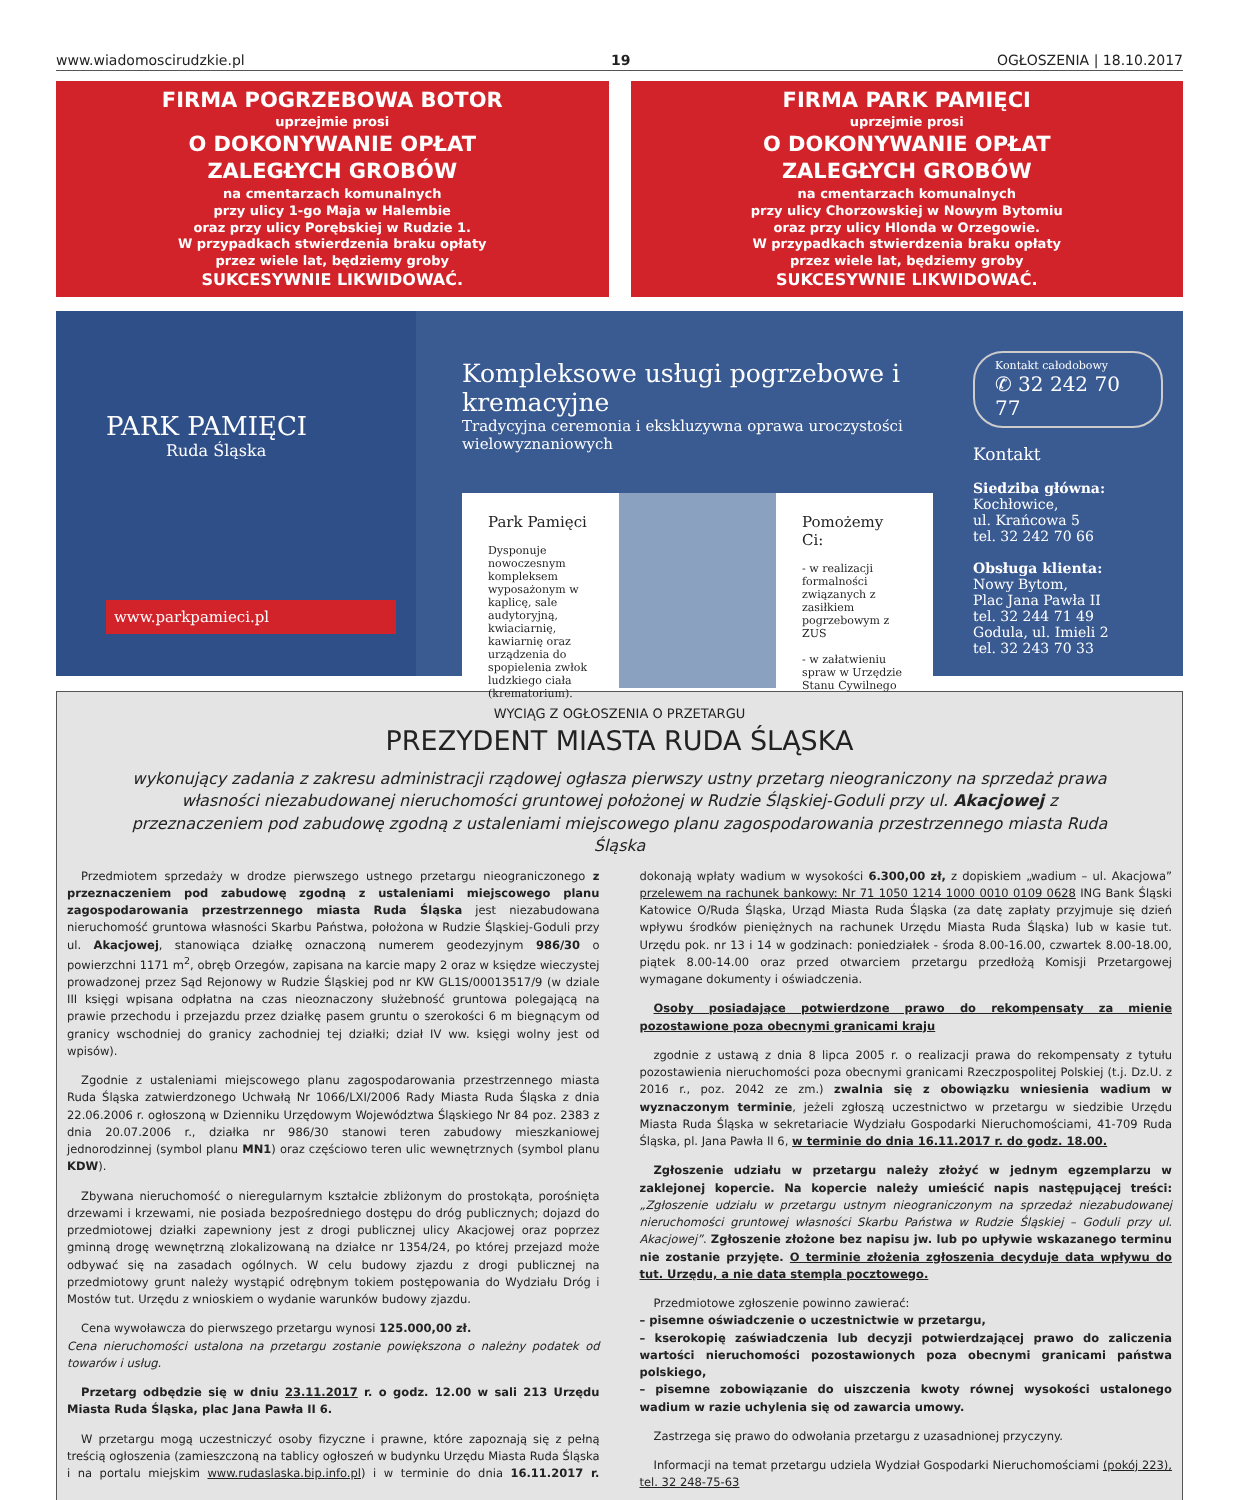www.wiadomoscirudzkie.pl 19 OGŁOSZENIA | 18.10.2017
FIRMA POGRZEBOWA BOTOR
uprzejmie prosi
O DOKONYWANIE OPŁAT
ZALEGŁYCH GROBÓW
na cmentarzach komunalnych
przy ulicy 1-go Maja w Halembie
oraz przy ulicy Porębskiej w Rudzie 1.
W przypadkach stwierdzenia braku opłaty
przez wiele lat, będziemy groby
SUKCESYWNIE LIKWIDOWAĆ.
FIRMA PARK PAMIĘCI
uprzejmie prosi
O DOKONYWANIE OPŁAT
ZALEGŁYCH GROBÓW
na cmentarzach komunalnych
przy ulicy Chorzowskiej w Nowym Bytomiu
oraz przy ulicy Hlonda w Orzegowie.
W przypadkach stwierdzenia braku opłaty
przez wiele lat, będziemy groby
SUKCESYWNIE LIKWIDOWAĆ.
PARK PAMIĘCI
Ruda Śląska
www.parkpamieci.pl
Kompleksowe usługi pogrzebowe i kremacyjne
Tradycyjna ceremonia i ekskluzywna oprawa uroczystości wielowyznaniowych
Park Pamięci
Dysponuje nowoczesnym kompleksem wyposażonym w kaplicę, sale audytoryjną, kwiaciarnię, kawiarnię oraz urządzenia do spopielenia zwłok ludzkiego ciała (krematorium).
Pomożemy Ci:
- w realizacji formalności związanych z zasiłkiem pogrzebowym z ZUS
- w załatwieniu spraw w Urzędzie Stanu Cywilnego
Kontakt całodobowy
✆ 32 242 70 77
Kontakt
Siedziba główna:
Kochłowice,
ul. Krańcowa 5
tel. 32 242 70 66
Obsługa klienta:
Nowy Bytom,
Plac Jana Pawła II
tel. 32 244 71 49
Godula, ul. Imieli 2
tel. 32 243 70 33
WYCIĄG Z OGŁOSZENIA O PRZETARGU
PREZYDENT MIASTA RUDA ŚLĄSKA
wykonujący zadania z zakresu administracji rządowej ogłasza pierwszy ustny przetarg nieograniczony na sprzedaż prawa własności niezabudowanej nieruchomości gruntowej położonej w Rudzie Śląskiej-Goduli przy ul. Akacjowej z przeznaczeniem pod zabudowę zgodną z ustaleniami miejscowego planu zagospodarowania przestrzennego miasta Ruda Śląska
Przedmiotem sprzedaży w drodze pierwszego ustnego przetargu nieograniczonego z przeznaczeniem pod zabudowę zgodną z ustaleniami miejscowego planu zagospodarowania przestrzennego miasta Ruda Śląska jest niezabudowana nieruchomość gruntowa własności Skarbu Państwa, położona w Rudzie Śląskiej-Goduli przy ul. Akacjowej, stanowiąca działkę oznaczoną numerem geodezyjnym 986/30 o powierzchni 1171 m<sup>2</sup>, obręb Orzegów, zapisana na karcie mapy 2 oraz w księdze wieczystej prowadzonej przez Sąd Rejonowy w Rudzie Śląskiej pod nr KW GL1S/00013517/9 (w dziale III księgi wpisana odpłatna na czas nieoznaczony służebność gruntowa polegającą na prawie przechodu i przejazdu przez działkę pasem gruntu o szerokości 6 m biegnącym od granicy wschodniej do granicy zachodniej tej działki; dział IV ww. księgi wolny jest od wpisów).
Zgodnie z ustaleniami miejscowego planu zagospodarowania przestrzennego miasta Ruda Śląska zatwierdzonego Uchwałą Nr 1066/LXI/2006 Rady Miasta Ruda Śląska z dnia 22.06.2006 r. ogłoszoną w Dzienniku Urzędowym Województwa Śląskiego Nr 84 poz. 2383 z dnia 20.07.2006 r., działka nr 986/30 stanowi teren zabudowy mieszkaniowej jednorodzinnej (symbol planu MN1) oraz częściowo teren ulic wewnętrznych (symbol planu KDW).
Zbywana nieruchomość o nieregularnym kształcie zbliżonym do prostokąta, porośnięta drzewami i krzewami, nie posiada bezpośredniego dostępu do dróg publicznych; dojazd do przedmiotowej działki zapewniony jest z drogi publicznej ulicy Akacjowej oraz poprzez gminną drogę wewnętrzną zlokalizowaną na działce nr 1354/24, po której przejazd może odbywać się na zasadach ogólnych. W celu budowy zjazdu z drogi publicznej na przedmiotowy grunt należy wystąpić odrębnym tokiem postępowania do Wydziału Dróg i Mostów tut. Urzędu z wnioskiem o wydanie warunków budowy zjazdu.
Cena wywoławcza do pierwszego przetargu wynosi 125.000,00 zł.
Cena nieruchomości ustalona na przetargu zostanie powiększona o należny podatek od towarów i usług.
Przetarg odbędzie się w dniu 23.11.2017 r. o godz. 12.00 w sali 213 Urzędu Miasta Ruda Śląska, plac Jana Pawła II 6.
W przetargu mogą uczestniczyć osoby fizyczne i prawne, które zapoznają się z pełną treścią ogłoszenia (zamieszczoną na tablicy ogłoszeń w budynku Urzędu Miasta Ruda Śląska i na portalu miejskim www.rudaslaska.bip.info.pl) i w terminie do dnia 16.11.2017 r. dokonają wpłaty wadium w wysokości 6.300,00 zł, z dopiskiem „wadium – ul. Akacjowa” przelewem na rachunek bankowy: Nr 71 1050 1214 1000 0010 0109 0628 ING Bank Śląski Katowice O/Ruda Śląska, Urząd Miasta Ruda Śląska (za datę zapłaty przyjmuje się dzień wpływu środków pieniężnych na rachunek Urzędu Miasta Ruda Śląska) lub w kasie tut. Urzędu pok. nr 13 i 14 w godzinach: poniedziałek - środa 8.00-16.00, czwartek 8.00-18.00, piątek 8.00-14.00 oraz przed otwarciem przetargu przedłożą Komisji Przetargowej wymagane dokumenty i oświadczenia.
Osoby posiadające potwierdzone prawo do rekompensaty za mienie pozostawione poza obecnymi granicami kraju
zgodnie z ustawą z dnia 8 lipca 2005 r. o realizacji prawa do rekompensaty z tytułu pozostawienia nieruchomości poza obecnymi granicami Rzeczpospolitej Polskiej (t.j. Dz.U. z 2016 r., poz. 2042 ze zm.) zwalnia się z obowiązku wniesienia wadium w wyznaczonym terminie, jeżeli zgłoszą uczestnictwo w przetargu w siedzibie Urzędu Miasta Ruda Śląska w sekretariacie Wydziału Gospodarki Nieruchomościami, 41-709 Ruda Śląska, pl. Jana Pawła II 6, w terminie do dnia 16.11.2017 r. do godz. 18.00.
Zgłoszenie udziału w przetargu należy złożyć w jednym egzemplarzu w zaklejonej kopercie. Na kopercie należy umieścić napis następującej treści: „Zgłoszenie udziału w przetargu ustnym nieograniczonym na sprzedaż niezabudowanej nieruchomości gruntowej własności Skarbu Państwa w Rudzie Śląskiej – Goduli przy ul. Akacjowej”. Zgłoszenie złożone bez napisu jw. lub po upływie wskazanego terminu nie zostanie przyjęte. O terminie złożenia zgłoszenia decyduje data wpływu do tut. Urzędu, a nie data stempla pocztowego.
Przedmiotowe zgłoszenie powinno zawierać:
– pisemne oświadczenie o uczestnictwie w przetargu,
– kserokopię zaświadczenia lub decyzji potwierdzającej prawo do zaliczenia wartości nieruchomości pozostawionych poza obecnymi granicami państwa polskiego,
– pisemne zobowiązanie do uiszczenia kwoty równej wysokości ustalonego wadium w razie uchylenia się od zawarcia umowy.
Zastrzega się prawo do odwołania przetargu z uzasadnionej przyczyny.
Informacji na temat przetargu udziela Wydział Gospodarki Nieruchomościami (pokój 223), tel. 32 248-75-63